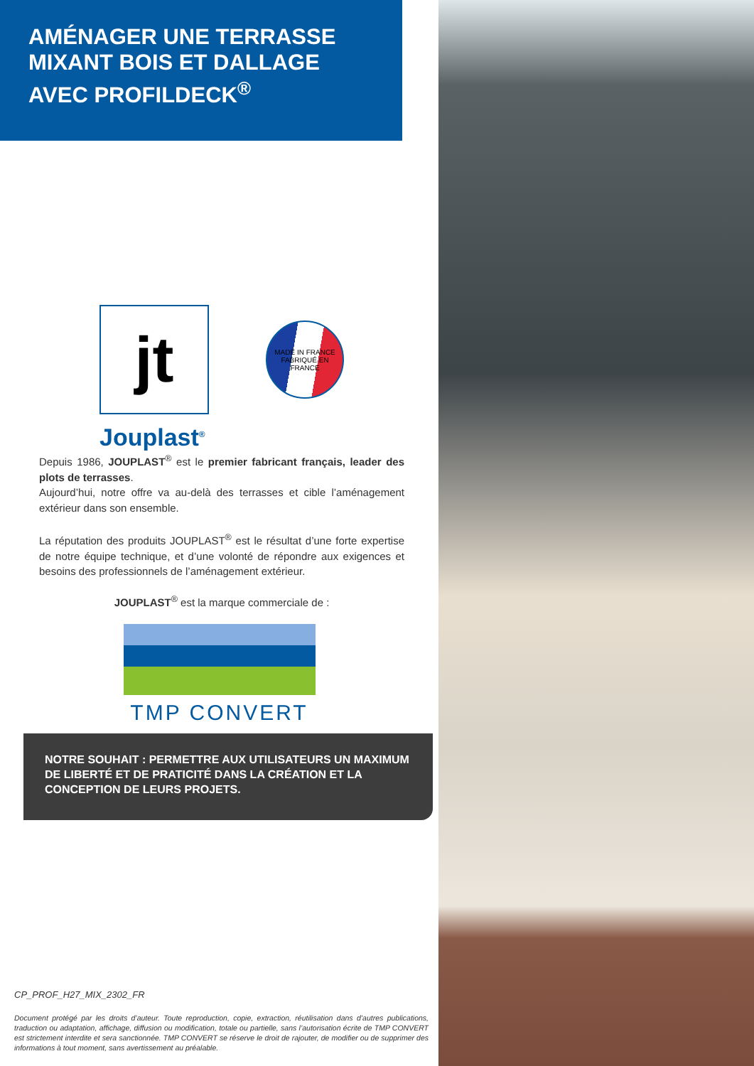AMÉNAGER UNE TERRASSE
MIXANT BOIS ET DALLAGE
AVEC PROFILDECK<sup>®</sup>
jt
MADE IN FRANCE
FABRIQUÉ EN FRANCE
Jouplast<sup>®</sup>
Depuis 1986, JOUPLAST<sup>®</sup> est le premier fabricant français, leader des plots de terrasses.
Aujourd’hui, notre offre va au-delà des terrasses et cible l’aménagement extérieur dans son ensemble.
La réputation des produits JOUPLAST<sup>®</sup> est le résultat d’une forte expertise de notre équipe technique, et d’une volonté de répondre aux exigences et besoins des professionnels de l’aménagement extérieur.
JOUPLAST<sup>®</sup> est la marque commerciale de :
TMP CONVERT
NOTRE SOUHAIT : PERMETTRE AUX UTILISATEURS UN MAXIMUM DE LIBERTÉ ET DE PRATICITÉ DANS LA CRÉATION ET LA CONCEPTION DE LEURS PROJETS.
CP_PROF_H27_MIX_2302_FR
Document protégé par les droits d’auteur. Toute reproduction, copie, extraction, réutilisation dans d’autres publications, traduction ou adaptation, affichage, diffusion ou modification, totale ou partielle, sans l’autorisation écrite de TMP CONVERT est strictement interdite et sera sanctionnée. TMP CONVERT se réserve le droit de rajouter, de modifier ou de supprimer des informations à tout moment, sans avertissement au préalable.